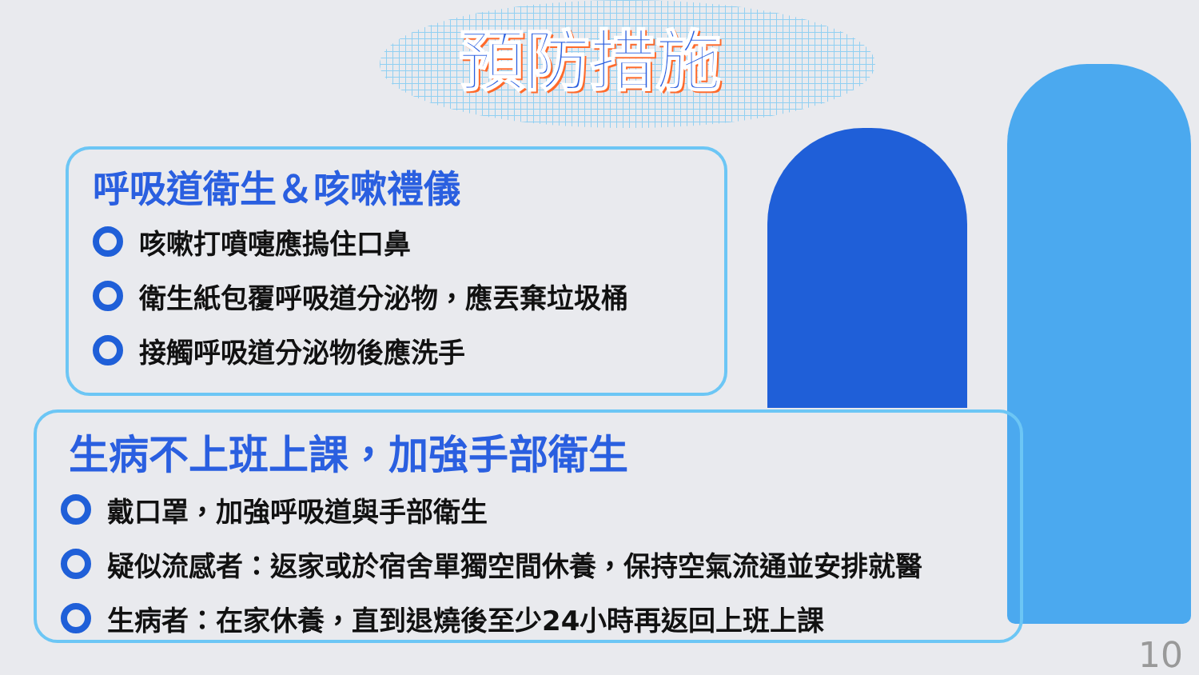預防措施
呼吸道衛生＆咳嗽禮儀
咳嗽打噴嚏應摀住口鼻
衛生紙包覆呼吸道分泌物，應丟棄垃圾桶
接觸呼吸道分泌物後應洗手
生病不上班上課，加強手部衛生
戴口罩，加強呼吸道與手部衛生
疑似流感者：返家或於宿舍單獨空間休養，保持空氣流通並安排就醫
生病者：在家休養，直到退燒後至少24小時再返回上班上課
10